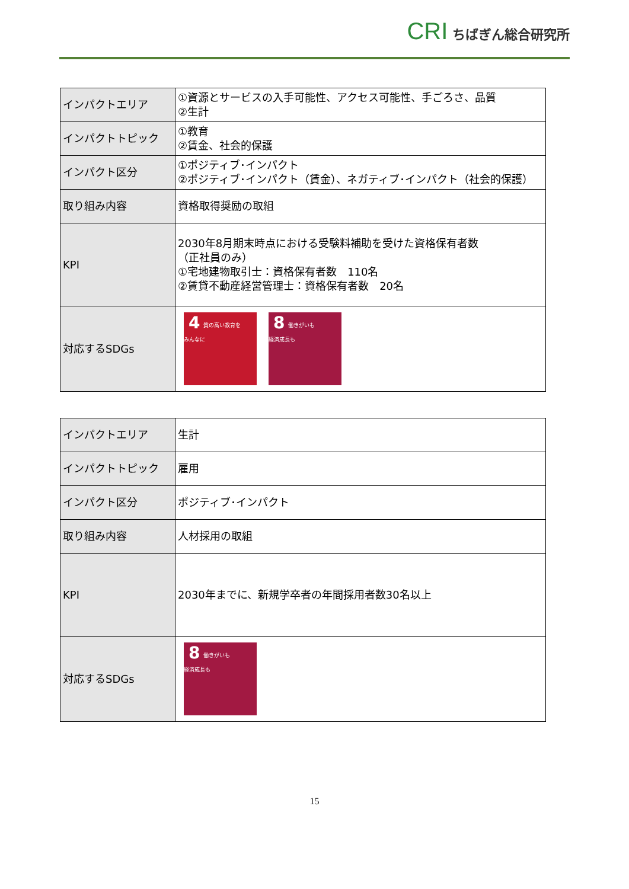CRI ちばぎん総合研究所
| インパクトエリア | ①資源とサービスの入手可能性、アクセス可能性、手ごろさ、品質 ②生計 |
| インパクトトピック | ①教育 ②賃金、社会的保護 |
| インパクト区分 | ①ポジティブ･インパクト ②ポジティブ･インパクト（賃金）、ネガティブ･インパクト（社会的保護） |
| 取り組み内容 | 資格取得奨励の取組 |
| KPI | 2030年8月期末時点における受験料補助を受けた資格保有者数 （正社員のみ） ①宅地建物取引士：資格保有者数 110名 ②賃貸不動産経営管理士：資格保有者数 20名 |
| 対応するSDGs | 4 質の高い教育を みんなに 8 働きがいも 経済成長も |
| インパクトエリア | 生計 |
| インパクトトピック | 雇用 |
| インパクト区分 | ポジティブ･インパクト |
| 取り組み内容 | 人材採用の取組 |
| KPI | 2030年までに、新規学卒者の年間採用者数30名以上 |
| 対応するSDGs | 8 働きがいも 経済成長も |
15